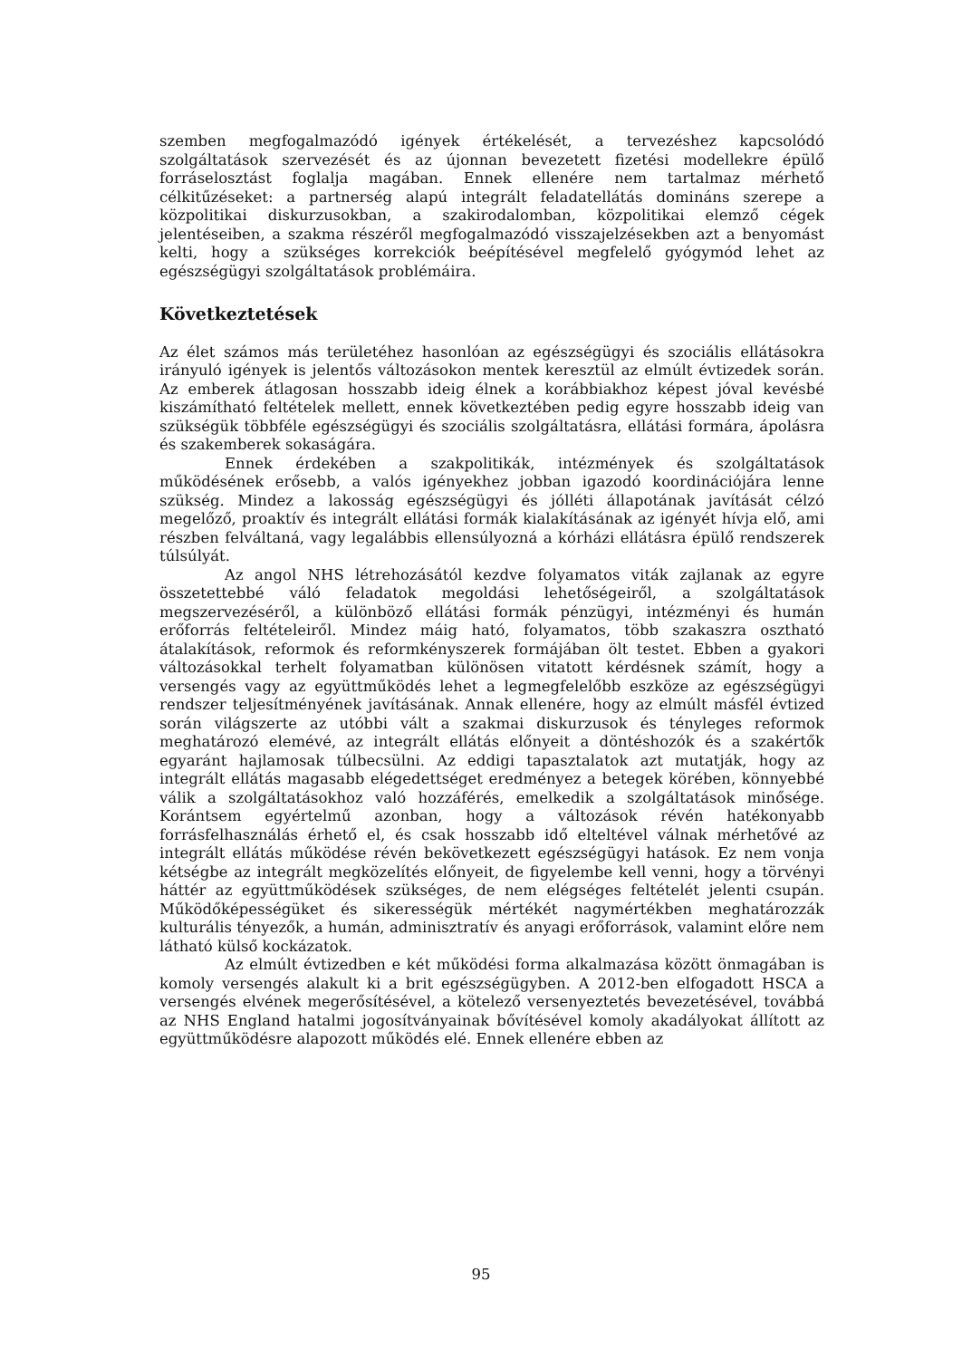szemben megfogalmazódó igények értékelését, a tervezéshez kapcsolódó szolgáltatások szervezését és az újonnan bevezetett fizetési modellekre épülő forráselosztást foglalja magában. Ennek ellenére nem tartalmaz mérhető célkitűzéseket: a partnerség alapú integrált feladatellátás domináns szerepe a közpolitikai diskurzusokban, a szakirodalomban, közpolitikai elemző cégek jelentéseiben, a szakma részéről megfogalmazódó visszajelzésekben azt a benyomást kelti, hogy a szükséges korrekciók beépítésével megfelelő gyógymód lehet az egészségügyi szolgáltatások problémáira.
Következtetések
Az élet számos más területéhez hasonlóan az egészségügyi és szociális ellátásokra irányuló igények is jelentős változásokon mentek keresztül az elmúlt évtizedek során. Az emberek átlagosan hosszabb ideig élnek a korábbiakhoz képest jóval kevésbé kiszámítható feltételek mellett, ennek következtében pedig egyre hosszabb ideig van szükségük többféle egészségügyi és szociális szolgáltatásra, ellátási formára, ápolásra és szakemberek sokaságára.
Ennek érdekében a szakpolitikák, intézmények és szolgáltatások működésének erősebb, a valós igényekhez jobban igazodó koordinációjára lenne szükség. Mindez a lakosság egészségügyi és jólléti állapotának javítását célzó megelőző, proaktív és integrált ellátási formák kialakításának az igényét hívja elő, ami részben felváltaná, vagy legalábbis ellensúlyozná a kórházi ellátásra épülő rendszerek túlsúlyát.
Az angol NHS létrehozásától kezdve folyamatos viták zajlanak az egyre összetettebbé váló feladatok megoldási lehetőségeiről, a szolgáltatások megszervezéséről, a különböző ellátási formák pénzügyi, intézményi és humán erőforrás feltételeiről. Mindez máig ható, folyamatos, több szakaszra osztható átalakítások, reformok és reformkényszerek formájában ölt testet. Ebben a gyakori változásokkal terhelt folyamatban különösen vitatott kérdésnek számít, hogy a versengés vagy az együttműködés lehet a legmegfelelőbb eszköze az egészségügyi rendszer teljesítményének javításának. Annak ellenére, hogy az elmúlt másfél évtized során világszerte az utóbbi vált a szakmai diskurzusok és tényleges reformok meghatározó elemévé, az integrált ellátás előnyeit a döntéshozók és a szakértők egyaránt hajlamosak túlbecsülni. Az eddigi tapasztalatok azt mutatják, hogy az integrált ellátás magasabb elégedettséget eredményez a betegek körében, könnyebbé válik a szolgáltatásokhoz való hozzáférés, emelkedik a szolgáltatások minősége. Korántsem egyértelmű azonban, hogy a változások révén hatékonyabb forrásfelhasználás érhető el, és csak hosszabb idő elteltével válnak mérhetővé az integrált ellátás működése révén bekövetkezett egészségügyi hatások. Ez nem vonja kétségbe az integrált megközelítés előnyeit, de figyelembe kell venni, hogy a törvényi háttér az együttműködések szükséges, de nem elégséges feltételét jelenti csupán. Működőképességüket és sikerességük mértékét nagymértékben meghatározzák kulturális tényezők, a humán, adminisztratív és anyagi erőforrások, valamint előre nem látható külső kockázatok.
Az elmúlt évtizedben e két működési forma alkalmazása között önmagában is komoly versengés alakult ki a brit egészségügyben. A 2012-ben elfogadott HSCA a versengés elvének megerősítésével, a kötelező versenyeztetés bevezetésével, továbbá az NHS England hatalmi jogosítványainak bővítésével komoly akadályokat állított az együttműködésre alapozott működés elé. Ennek ellenére ebben az
95